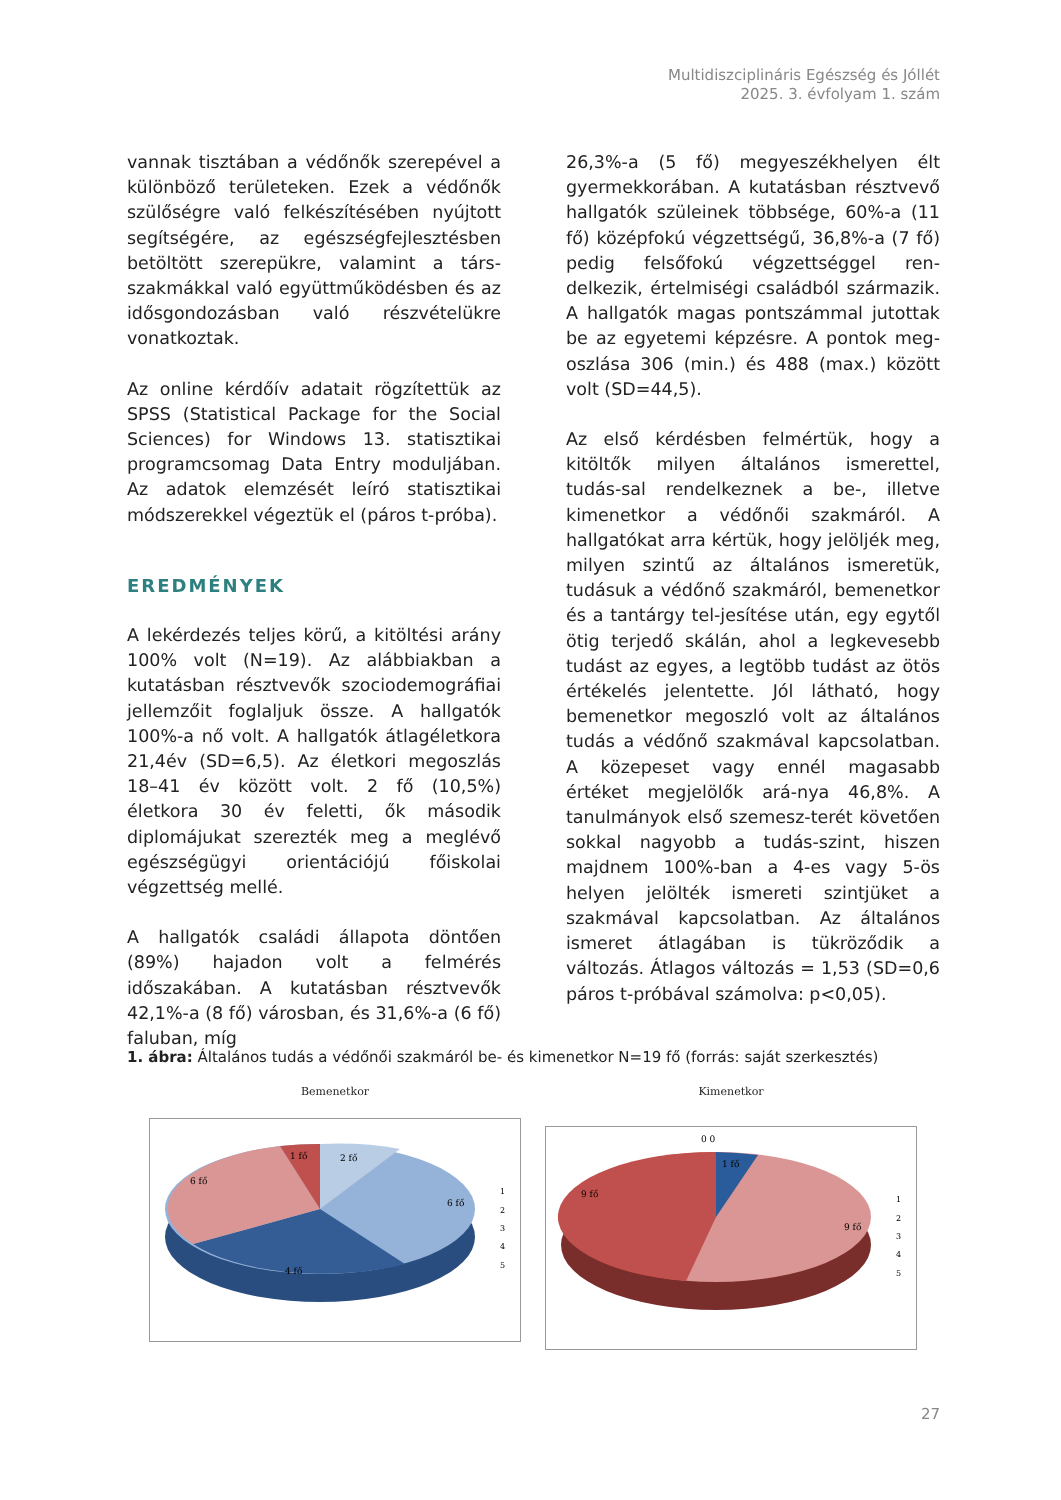Multidiszciplináris Egészség és Jóllét
2025. 3. évfolyam 1. szám
vannak tisztában a védőnők szerepével a különböző területeken. Ezek a védőnők szülőségre való felkészítésében nyújtott segítségére, az egészségfejlesztésben betöltött szerepükre, valamint a társ-szakmákkal való együttműködésben és az idősgondozásban való részvételükre vonatkoztak.
Az online kérdőív adatait rögzítettük az SPSS (Statistical Package for the Social Sciences) for Windows 13. statisztikai programcsomag Data Entry moduljában. Az adatok elemzését leíró statisztikai módszerekkel végeztük el (páros t-próba).
EREDMÉNYEK
A lekérdezés teljes körű, a kitöltési arány 100% volt (N=19). Az alábbiakban a kutatásban résztvevők szociodemográfiai jellemzőit foglaljuk össze. A hallgatók 100%-a nő volt. A hallgatók átlagéletkora 21,4év (SD=6,5). Az életkori megoszlás 18–41 év között volt. 2 fő (10,5%) életkora 30 év feletti, ők második diplomájukat szerezték meg a meglévő egészségügyi orientációjú főiskolai végzettség mellé.
A hallgatók családi állapota döntően (89%) hajadon volt a felmérés időszakában. A kutatásban résztvevők 42,1%-a (8 fő) városban, és 31,6%-a (6 fő) faluban, míg
26,3%-a (5 fő) megyeszékhelyen élt gyermekkorában. A kutatásban résztvevő hallgatók szüleinek többsége, 60%-a (11 fő) középfokú végzettségű, 36,8%-a (7 fő) pedig felsőfokú végzettséggel ren-delkezik, értelmiségi családból származik. A hallgatók magas pontszámmal jutottak be az egyetemi képzésre. A pontok meg-oszlása 306 (min.) és 488 (max.) között volt (SD=44,5).
Az első kérdésben felmértük, hogy a kitöltők milyen általános ismerettel, tudás-sal rendelkeznek a be-, illetve kimenetkor a védőnői szakmáról. A hallgatókat arra kértük, hogy jelöljék meg, milyen szintű az általános ismeretük, tudásuk a védőnő szakmáról, bemenetkor és a tantárgy tel-jesítése után, egy egytől ötig terjedő skálán, ahol a legkevesebb tudást az egyes, a legtöbb tudást az ötös értékelés jelentette. Jól látható, hogy bemenetkor megoszló volt az általános tudás a védőnő szakmával kapcsolatban. A közepeset vagy ennél magasabb értéket megjelölők ará-nya 46,8%. A tanulmányok első szemesz-terét követően sokkal nagyobb a tudás-szint, hiszen majdnem 100%-ban a 4-es vagy 5-ös helyen jelölték ismereti szintjüket a szakmával kapcsolatban. Az általános ismeret átlagában is tükröződik a változás. Átlagos változás = 1,53 (SD=0,6 páros t-próbával számolva: p<0,05).
1. ábra: Általános tudás a védőnői szakmáról be- és kimenetkor N=19 fő (forrás: saját szerkesztés)
Bemenetkor
1 fő
2 fő
6 fő
6 fő
4 fő
1
2
3
4
5
Kimenetkor
0 0
1 fő
9 fő
9 fő
1
2
3
4
5
27